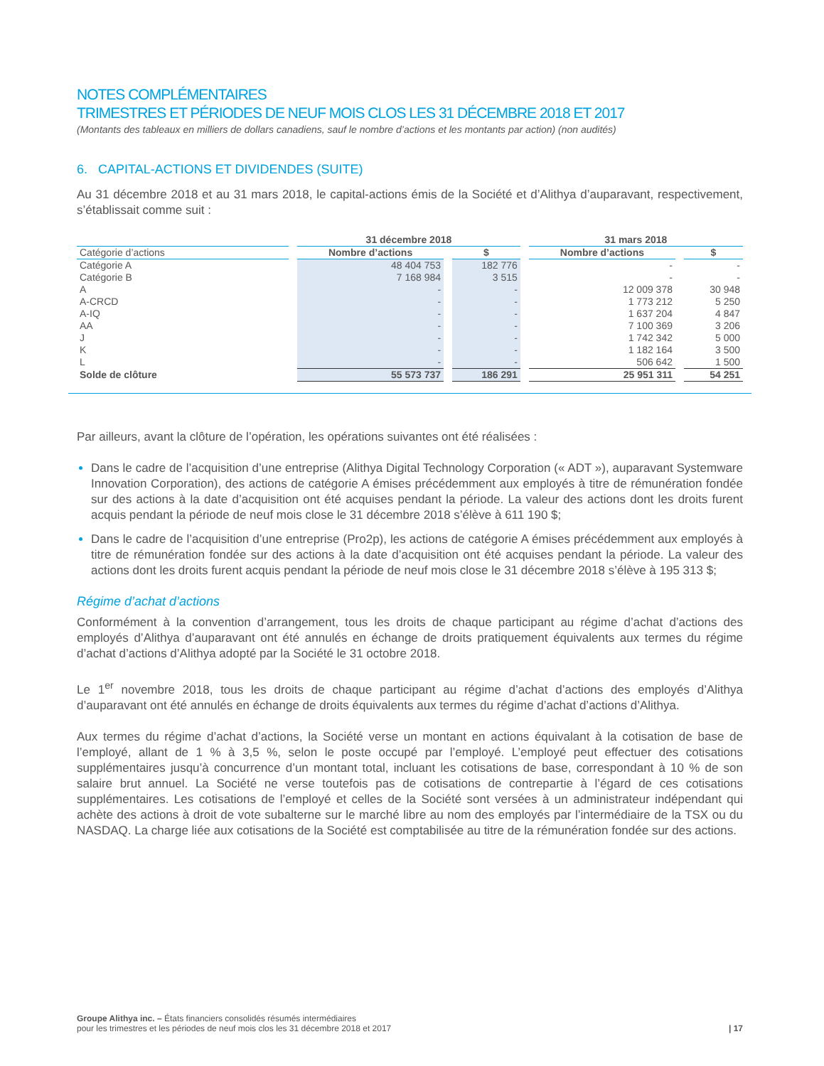NOTES COMPLÉMENTAIRES
TRIMESTRES ET PÉRIODES DE NEUF MOIS CLOS LES 31 DÉCEMBRE 2018 ET 2017
(Montants des tableaux en milliers de dollars canadiens, sauf le nombre d’actions et les montants par action) (non audités)
6. CAPITAL-ACTIONS ET DIVIDENDES (SUITE)
Au 31 décembre 2018 et au 31 mars 2018, le capital-actions émis de la Société et d’Alithya d’auparavant, respectivement, s’établissait comme suit :
| | 31 décembre 2018 | | 31 mars 2018 | |
| --- | --- | --- | --- | --- |
| Catégorie d’actions | Nombre d’actions | $ | Nombre d’actions | $ |
| Catégorie A | 48 404 753 | 182 776 | - | - |
| Catégorie B | 7 168 984 | 3 515 | - | - |
| A | - | - | 12 009 378 | 30 948 |
| A-CRCD | - | - | 1 773 212 | 5 250 |
| A-IQ | - | - | 1 637 204 | 4 847 |
| AA | - | - | 7 100 369 | 3 206 |
| J | - | - | 1 742 342 | 5 000 |
| K | - | - | 1 182 164 | 3 500 |
| L | - | - | 506 642 | 1 500 |
| Solde de clôture | 55 573 737 | 186 291 | 25 951 311 | 54 251 |
Par ailleurs, avant la clôture de l’opération, les opérations suivantes ont été réalisées :
Dans le cadre de l’acquisition d’une entreprise (Alithya Digital Technology Corporation (« ADT »), auparavant Systemware Innovation Corporation), des actions de catégorie A émises précédemment aux employés à titre de rémunération fondée sur des actions à la date d’acquisition ont été acquises pendant la période. La valeur des actions dont les droits furent acquis pendant la période de neuf mois close le 31 décembre 2018 s’élève à 611 190 $;
Dans le cadre de l’acquisition d’une entreprise (Pro2p), les actions de catégorie A émises précédemment aux employés à titre de rémunération fondée sur des actions à la date d’acquisition ont été acquises pendant la période. La valeur des actions dont les droits furent acquis pendant la période de neuf mois close le 31 décembre 2018 s’élève à 195 313 $;
Régime d’achat d’actions
Conformément à la convention d’arrangement, tous les droits de chaque participant au régime d’achat d’actions des employés d’Alithya d’auparavant ont été annulés en échange de droits pratiquement équivalents aux termes du régime d’achat d’actions d’Alithya adopté par la Société le 31 octobre 2018.
Le 1<sup>er</sup> novembre 2018, tous les droits de chaque participant au régime d’achat d’actions des employés d’Alithya d’auparavant ont été annulés en échange de droits équivalents aux termes du régime d’achat d’actions d’Alithya.
Aux termes du régime d’achat d’actions, la Société verse un montant en actions équivalant à la cotisation de base de l’employé, allant de 1 % à 3,5 %, selon le poste occupé par l’employé. L’employé peut effectuer des cotisations supplémentaires jusqu’à concurrence d’un montant total, incluant les cotisations de base, correspondant à 10 % de son salaire brut annuel. La Société ne verse toutefois pas de cotisations de contrepartie à l’égard de ces cotisations supplémentaires. Les cotisations de l’employé et celles de la Société sont versées à un administrateur indépendant qui achète des actions à droit de vote subalterne sur le marché libre au nom des employés par l’intermédiaire de la TSX ou du NASDAQ. La charge liée aux cotisations de la Société est comptabilisée au titre de la rémunération fondée sur des actions.
Groupe Alithya inc. – États financiers consolidés résumés intermédiaires
pour les trimestres et les périodes de neuf mois clos les 31 décembre 2018 et 2017
| 17